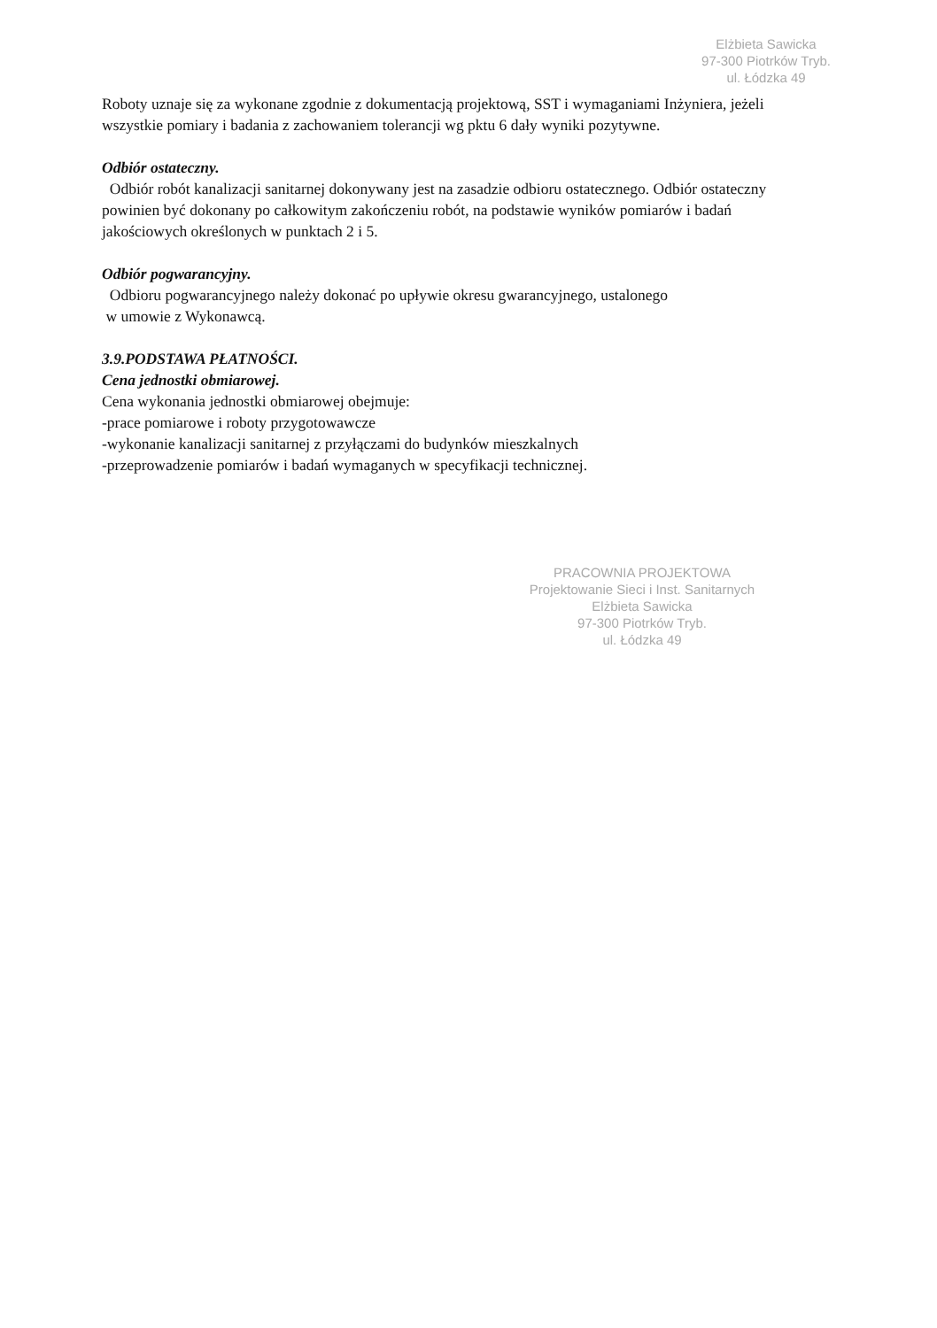Elżbieta Sawicka
97-300 Piotrków Tryb.
ul. Łódzka 49
Roboty uznaje się za wykonane zgodnie z dokumentacją projektową, SST i wymaganiami Inżyniera, jeżeli wszystkie pomiary i badania z zachowaniem tolerancji wg pktu 6 dały wyniki pozytywne.
Odbiór ostateczny.
Odbiór robót kanalizacji sanitarnej dokonywany jest na zasadzie odbioru ostatecznego. Odbiór ostateczny powinien być dokonany po całkowitym zakończeniu robót, na podstawie wyników pomiarów i badań jakościowych określonych w punktach 2 i 5.
Odbiór pogwarancyjny.
Odbioru pogwarancyjnego należy dokonać po upływie okresu gwarancyjnego, ustalonego
w umowie z Wykonawcą.
3.9.PODSTAWA PŁATNOŚCI.
Cena jednostki obmiarowej.
Cena wykonania jednostki obmiarowej obejmuje:
-prace pomiarowe i roboty przygotowawcze
-wykonanie kanalizacji sanitarnej z przyłączami do budynków mieszkalnych
-przeprowadzenie pomiarów i badań wymaganych w specyfikacji technicznej.
PRACOWNIA PROJEKTOWA
Projektowanie Sieci i Inst. Sanitarnych
Elżbieta Sawicka
97-300 Piotrków Tryb.
ul. Łódzka 49